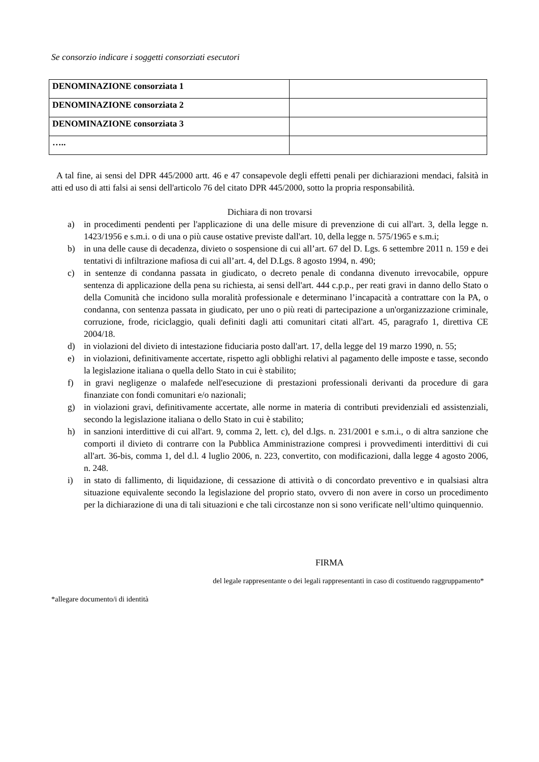Se consorzio indicare i soggetti consorziati esecutori
| DENOMINAZIONE consorziata 1 | |
| DENOMINAZIONE consorziata 2 | |
| DENOMINAZIONE consorziata 3 | |
| ….. | |
A tal fine, ai sensi del DPR 445/2000 artt. 46 e 47 consapevole degli effetti penali per dichiarazioni mendaci, falsità in atti ed uso di atti falsi ai sensi dell'articolo 76 del citato DPR 445/2000, sotto la propria responsabilità.
Dichiara di non trovarsi
a) in procedimenti pendenti per l'applicazione di una delle misure di prevenzione di cui all'art. 3, della legge n. 1423/1956 e s.m.i. o di una o più cause ostative previste dall'art. 10, della legge n. 575/1965 e s.m.i;
b) in una delle cause di decadenza, divieto o sospensione di cui all’art. 67 del D. Lgs. 6 settembre 2011 n. 159 e dei tentativi di infiltrazione mafiosa di cui all’art. 4, del D.Lgs. 8 agosto 1994, n. 490;
c) in sentenze di condanna passata in giudicato, o decreto penale di condanna divenuto irrevocabile, oppure sentenza di applicazione della pena su richiesta, ai sensi dell'art. 444 c.p.p., per reati gravi in danno dello Stato o della Comunità che incidono sulla moralità professionale e determinano l’incapacità a contrattare con la PA, o condanna, con sentenza passata in giudicato, per uno o più reati di partecipazione a un'organizzazione criminale, corruzione, frode, riciclaggio, quali definiti dagli atti comunitari citati all'art. 45, paragrafo 1, direttiva CE 2004/18.
d) in violazioni del divieto di intestazione fiduciaria posto dall'art. 17, della legge del 19 marzo 1990, n. 55;
e) in violazioni, definitivamente accertate, rispetto agli obblighi relativi al pagamento delle imposte e tasse, secondo la legislazione italiana o quella dello Stato in cui è stabilito;
f) in gravi negligenze o malafede nell'esecuzione di prestazioni professionali derivanti da procedure di gara finanziate con fondi comunitari e/o nazionali;
g) in violazioni gravi, definitivamente accertate, alle norme in materia di contributi previdenziali ed assistenziali, secondo la legislazione italiana o dello Stato in cui è stabilito;
h) in sanzioni interdittive di cui all'art. 9, comma 2, lett. c), del d.lgs. n. 231/2001 e s.m.i., o di altra sanzione che comporti il divieto di contrarre con la Pubblica Amministrazione compresi i provvedimenti interdittivi di cui all'art. 36-bis, comma 1, del d.l. 4 luglio 2006, n. 223, convertito, con modificazioni, dalla legge 4 agosto 2006, n. 248.
i) in stato di fallimento, di liquidazione, di cessazione di attività o di concordato preventivo e in qualsiasi altra situazione equivalente secondo la legislazione del proprio stato, ovvero di non avere in corso un procedimento per la dichiarazione di una di tali situazioni e che tali circostanze non si sono verificate nell’ultimo quinquennio.
FIRMA
del legale rappresentante o dei legali rappresentanti in caso di costituendo raggruppamento*
*allegare documento/i di identità